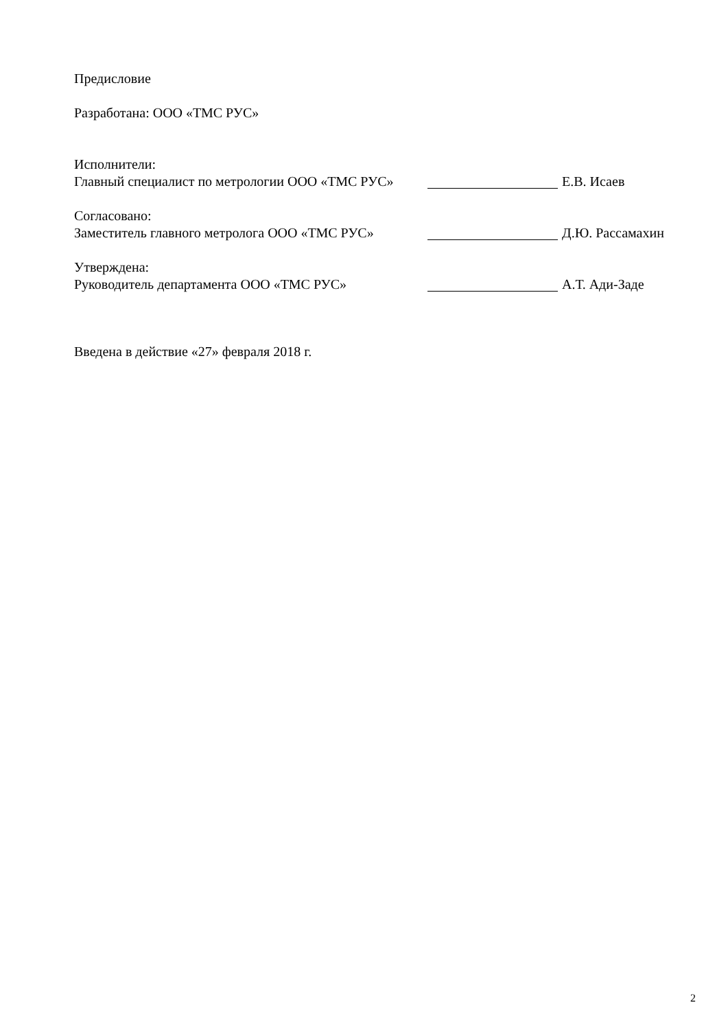Предисловие
Разработана: ООО «ТМС РУС»
Исполнители:
Главный специалист по метрологии ООО «ТМС РУС» Е.В. Исаев
Согласовано:
Заместитель главного метролога ООО «ТМС РУС» Д.Ю. Рассамахин
Утверждена:
Руководитель департамента ООО «ТМС РУС» А.Т. Ади-Заде
Введена в действие «27» февраля 2018 г.
2